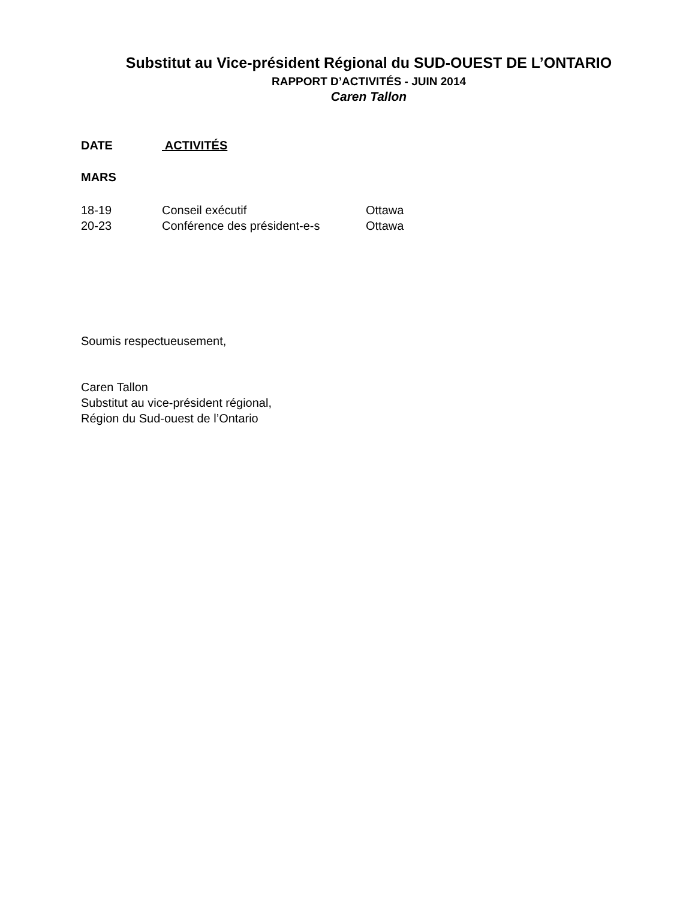Substitut au Vice-président Régional du SUD-OUEST DE L’ONTARIO
RAPPORT D’ACTIVITÉS - JUIN 2014
Caren Tallon
DATE ACTIVITÉS
MARS
| 18-19 | Conseil exécutif | Ottawa |
| 20-23 | Conférence des président-e-s | Ottawa |
Soumis respectueusement,
Caren Tallon
Substitut au vice-président régional,
Région du Sud-ouest de l’Ontario